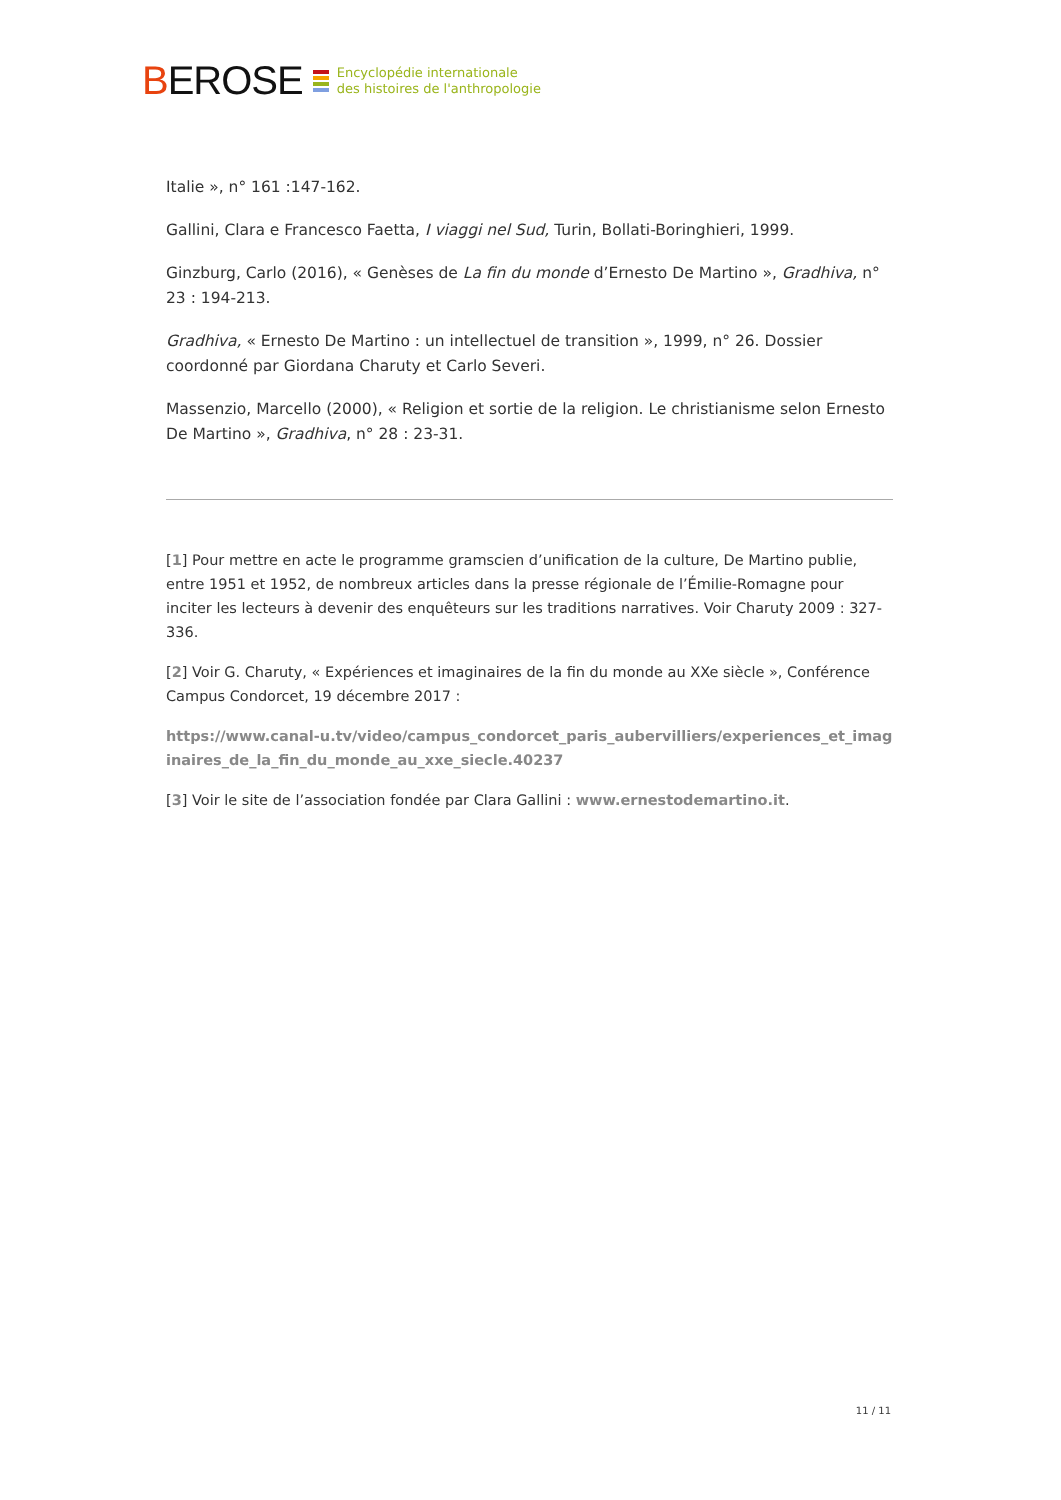BEROSE
Encyclopédie internationale
des histoires de l'anthropologie
Italie », n° 161 :147-162.
Gallini, Clara e Francesco Faetta, I viaggi nel Sud, Turin, Bollati-Boringhieri, 1999.
Ginzburg, Carlo (2016), « Genèses de La fin du monde d’Ernesto De Martino », Gradhiva, n° 23 : 194-213.
Gradhiva, « Ernesto De Martino : un intellectuel de transition », 1999, n° 26. Dossier coordonné par Giordana Charuty et Carlo Severi.
Massenzio, Marcello (2000), « Religion et sortie de la religion. Le christianisme selon Ernesto De Martino », Gradhiva, n° 28 : 23-31.
[1] Pour mettre en acte le programme gramscien d’unification de la culture, De Martino publie, entre 1951 et 1952, de nombreux articles dans la presse régionale de l’Émilie-Romagne pour inciter les lecteurs à devenir des enquêteurs sur les traditions narratives. Voir Charuty 2009 : 327-336.
[2] Voir G. Charuty, « Expériences et imaginaires de la fin du monde au XXe siècle », Conférence Campus Condorcet, 19 décembre 2017 :
https://www.canal-u.tv/video/campus_condorcet_paris_aubervilliers/experiences_et_imaginaires_de_la_fin_du_monde_au_xxe_siecle.40237
[3] Voir le site de l’association fondée par Clara Gallini : www.ernestodemartino.it.
11 / 11